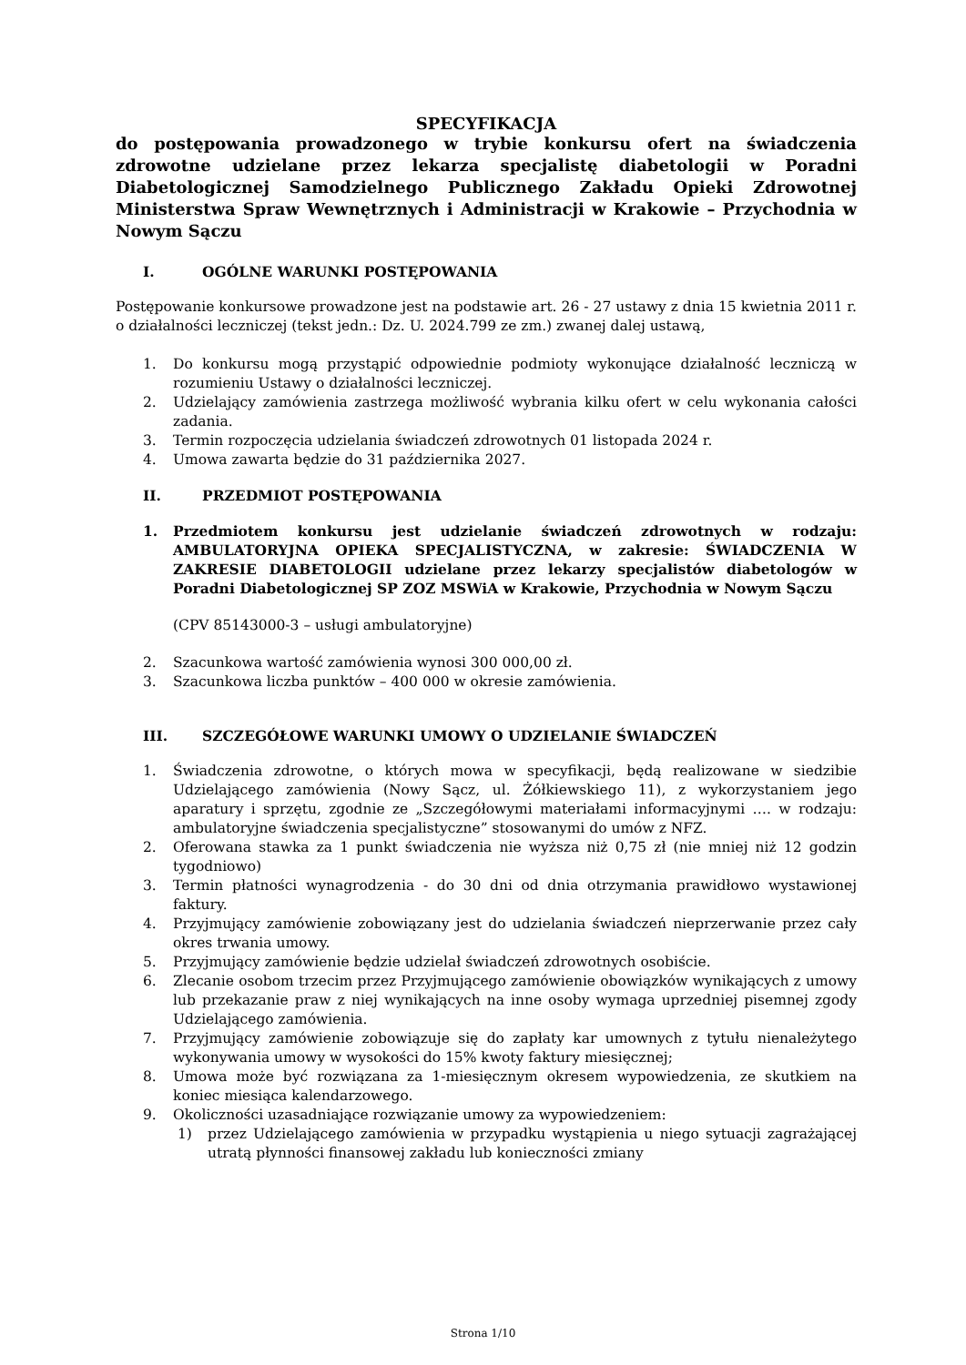SPECYFIKACJA
do postępowania prowadzonego w trybie konkursu ofert na świadczenia zdrowotne udzielane przez lekarza specjalistę diabetologii w Poradni Diabetologicznej Samodzielnego Publicznego Zakładu Opieki Zdrowotnej Ministerstwa Spraw Wewnętrznych i Administracji w Krakowie – Przychodnia w Nowym Sączu
I. OGÓLNE WARUNKI POSTĘPOWANIA
Postępowanie konkursowe prowadzone jest na podstawie art. 26 - 27 ustawy z dnia 15 kwietnia 2011 r. o działalności leczniczej (tekst jedn.: Dz. U. 2024.799 ze zm.) zwanej dalej ustawą,
1. Do konkursu mogą przystąpić odpowiednie podmioty wykonujące działalność leczniczą w rozumieniu Ustawy o działalności leczniczej.
2. Udzielający zamówienia zastrzega możliwość wybrania kilku ofert w celu wykonania całości zadania.
3. Termin rozpoczęcia udzielania świadczeń zdrowotnych 01 listopada 2024 r.
4. Umowa zawarta będzie do 31 października 2027.
II. PRZEDMIOT POSTĘPOWANIA
1. Przedmiotem konkursu jest udzielanie świadczeń zdrowotnych w rodzaju: AMBULATORYJNA OPIEKA SPECJALISTYCZNA, w zakresie: ŚWIADCZENIA W ZAKRESIE DIABETOLOGII udzielane przez lekarzy specjalistów diabetologów w Poradni Diabetologicznej SP ZOZ MSWiA w Krakowie, Przychodnia w Nowym Sączu
(CPV 85143000-3 – usługi ambulatoryjne)
2. Szacunkowa wartość zamówienia wynosi 300 000,00 zł.
3. Szacunkowa liczba punktów – 400 000 w okresie zamówienia.
III. SZCZEGÓŁOWE WARUNKI UMOWY O UDZIELANIE ŚWIADCZEŃ
1. Świadczenia zdrowotne, o których mowa w specyfikacji, będą realizowane w siedzibie Udzielającego zamówienia (Nowy Sącz, ul. Żółkiewskiego 11), z wykorzystaniem jego aparatury i sprzętu, zgodnie ze „Szczegółowymi materiałami informacyjnymi …. w rodzaju: ambulatoryjne świadczenia specjalistyczne” stosowanymi do umów z NFZ.
2. Oferowana stawka za 1 punkt świadczenia nie wyższa niż 0,75 zł (nie mniej niż 12 godzin tygodniowo)
3. Termin płatności wynagrodzenia - do 30 dni od dnia otrzymania prawidłowo wystawionej faktury.
4. Przyjmujący zamówienie zobowiązany jest do udzielania świadczeń nieprzerwanie przez cały okres trwania umowy.
5. Przyjmujący zamówienie będzie udzielał świadczeń zdrowotnych osobiście.
6. Zlecanie osobom trzecim przez Przyjmującego zamówienie obowiązków wynikających z umowy lub przekazanie praw z niej wynikających na inne osoby wymaga uprzedniej pisemnej zgody Udzielającego zamówienia.
7. Przyjmujący zamówienie zobowiązuje się do zapłaty kar umownych z tytułu nienależytego wykonywania umowy w wysokości do 15% kwoty faktury miesięcznej;
8. Umowa może być rozwiązana za 1-miesięcznym okresem wypowiedzenia, ze skutkiem na koniec miesiąca kalendarzowego.
9. Okoliczności uzasadniające rozwiązanie umowy za wypowiedzeniem:
1) przez Udzielającego zamówienia w przypadku wystąpienia u niego sytuacji zagrażającej utratą płynności finansowej zakładu lub konieczności zmiany
Strona 1/10